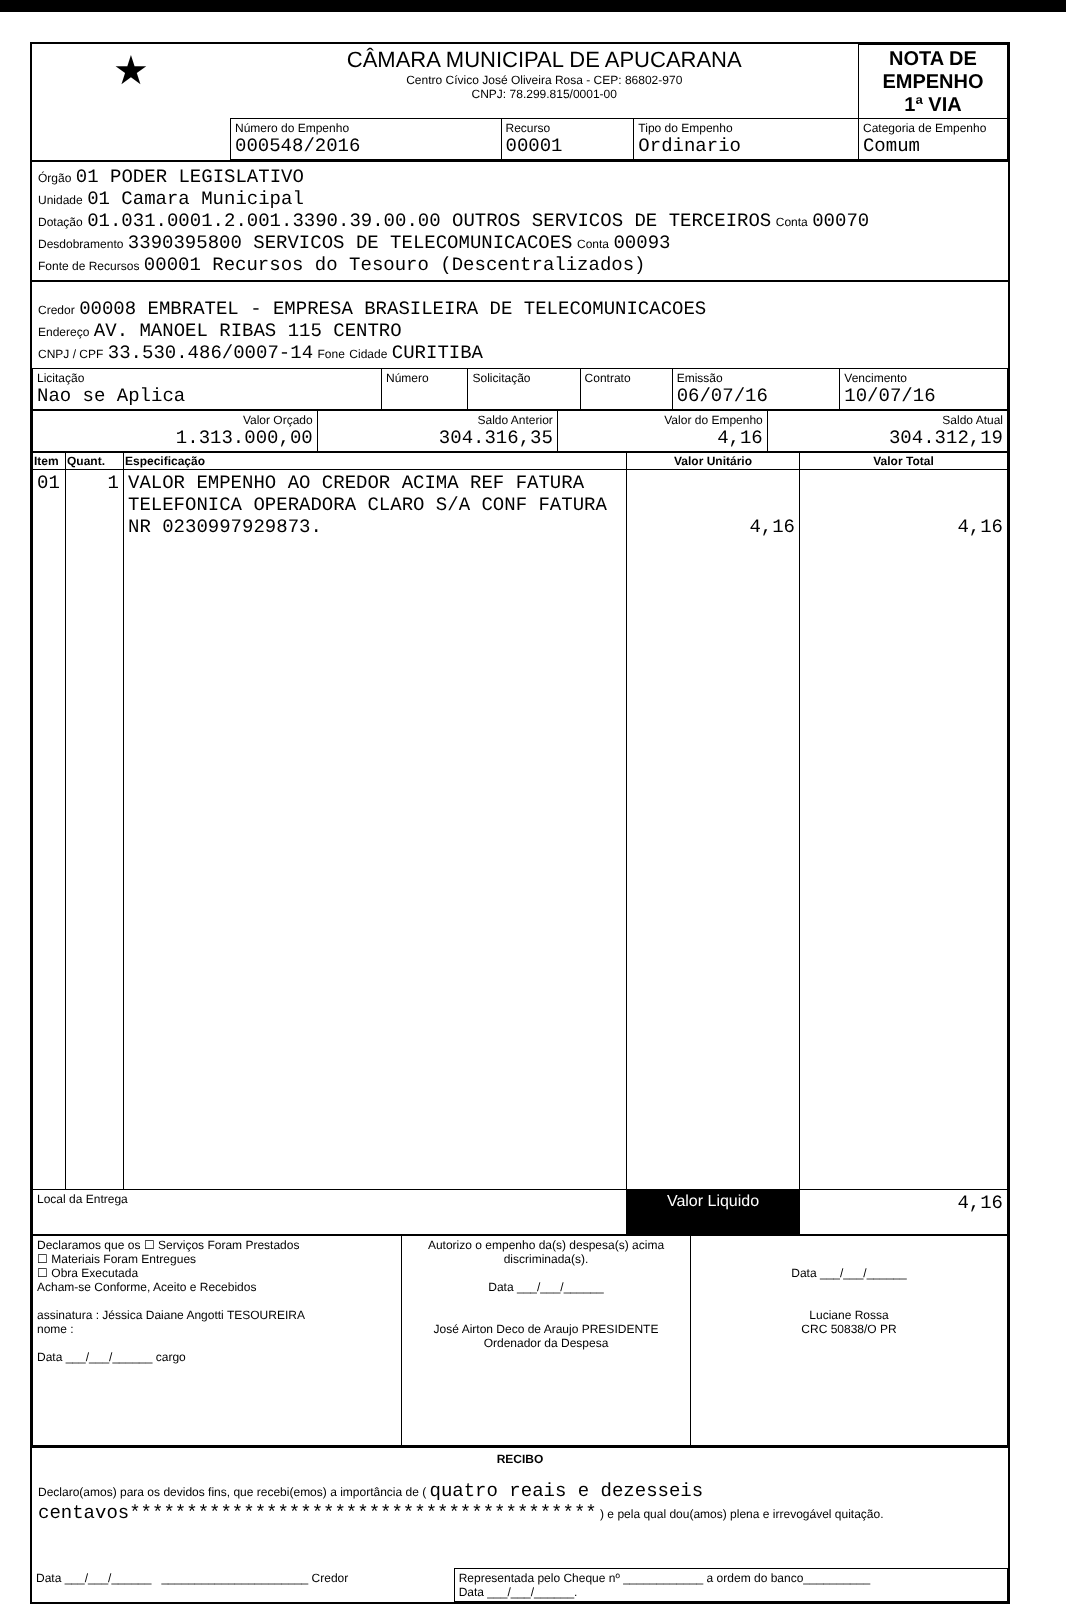| ★ | CÂMARA MUNICIPAL DE APUCARANA Centro Cívico José Oliveira Rosa - CEP: 86802-970 CNPJ: 78.299.815/0001-00 | | | | NOTA DE EMPENHO 1ª VIA |
| | Número do Empenho 000548/2016 | Recurso 00001 | Tipo do Empenho Ordinario | Categoria de Empenho Comum | |
Órgão 01 PODER LEGISLATIVO
Unidade 01 Camara Municipal
Dotação 01.031.0001.2.001.3390.39.00.00 OUTROS SERVICOS DE TERCEIROS Conta 00070
Desdobramento 3390395800 SERVICOS DE TELECOMUNICACOES Conta 00093
Fonte de Recursos 00001 Recursos do Tesouro (Descentralizados)
Credor 00008 EMBRATEL - EMPRESA BRASILEIRA DE TELECOMUNICACOES
Endereço AV. MANOEL RIBAS 115 CENTRO
CNPJ / CPF 33.530.486/0007-14 Fone Cidade CURITIBA
| Licitação Nao se Aplica | Número | Solicitação | Contrato | Emissão 06/07/16 | Vencimento 10/07/16 |
| Valor Orçado 1.313.000,00 | Saldo Anterior 304.316,35 | Valor do Empenho 4,16 | Saldo Atual 304.312,19 |
| Item | Quant. | Especificação | Valor Unitário | Valor Total |
| --- | --- | --- | --- | --- |
| 01 | 1 | VALOR EMPENHO AO CREDOR ACIMA REF FATURA TELEFONICA OPERADORA CLARO S/A CONF FATURA NR 0230997929873. | 4,16 | 4,16 |
| Local da Entrega | | | Valor Liquido | 4,16 |
| Declaramos que os ☐ Serviços Foram Prestados ☐ Materiais Foram Entregues ☐ Obra Executada Acham-se Conforme, Aceito e Recebidos assinatura : Jéssica Daiane Angotti TESOUREIRA nome : Data ___/___/______ cargo | Autorizo o empenho da(s) despesa(s) acima discriminada(s). Data ___/___/______ José Airton Deco de Araujo PRESIDENTE Ordenador da Despesa | Data ___/___/______ Luciane Rossa CRC 50838/O PR |
RECIBO
Declaro(amos) para os devidos fins, que recebi(emos) a importância de ( quatro reais e dezesseis centavos***************************************** ) e pela qual dou(amos) plena e irrevogável quitação.
| Data ___/___/______ ______________________ Credor | Representada pelo Cheque nº ____________ a ordem do banco__________ Data ___/___/______. |